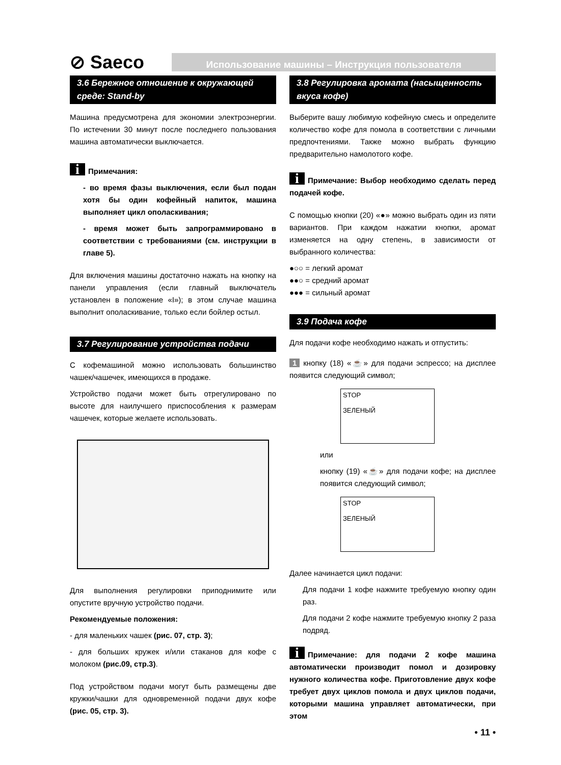⊘ Saeco
Использование машины – Инструкция пользователя
3.6 Бережное отношение к окружающей среде: Stand-by
Машина предусмотрена для экономии электроэнергии. По истечении 30 минут после последнего пользования машина автоматически выключается.
i Примечания:
- во время фазы выключения, если был подан хотя бы один кофейный напиток, машина выполняет цикл ополаскивания;
- время может быть запрограммировано в соответствии с требованиями (см. инструкции в главе 5).
Для включения машины достаточно нажать на кнопку на панели управления (если главный выключатель установлен в положение «I»); в этом случае машина выполнит ополаскивание, только если бойлер остыл.
3.7 Регулирование устройства подачи
С кофемашиной можно использовать большинство чашек/чашечек, имеющихся в продаже.
Устройство подачи может быть отрегулировано по высоте для наилучшего приспособления к размерам чашечек, которые желаете использовать.
Для выполнения регулировки приподнимите или опустите вручную устройство подачи.
Рекомендуемые положения:
- для маленьких чашек (рис. 07, стр. 3);
- для больших кружек и/или стаканов для кофе с молоком (рис.09, стр.3).
Под устройством подачи могут быть размещены две кружки/чашки для одновременной подачи двух кофе (рис. 05, стр. 3).
3.8 Регулировка аромата (насыщенность вкуса кофе)
Выберите вашу любимую кофейную смесь и определите количество кофе для помола в соответствии с личными предпочтениями. Также можно выбрать функцию предварительно намолотого кофе.
i Примечание: Выбор необходимо сделать перед подачей кофе.
С помощью кнопки (20) «●» можно выбрать один из пяти вариантов. При каждом нажатии кнопки, аромат изменяется на одну степень, в зависимости от выбранного количества:
●○○ = легкий аромат
●●○ = средний аромат
●●● = сильный аромат
3.9 Подача кофе
Для подачи кофе необходимо нажать и отпустить:
1 кнопку (18) «☕» для подачи эспрессо; на дисплее появится следующий символ;
STOP
ЗЕЛЕНЫЙ
или
кнопку (19) «☕» для подачи кофе; на дисплее появится следующий символ;
STOP
ЗЕЛЕНЫЙ
Далее начинается цикл подачи:
Для подачи 1 кофе нажмите требуемую кнопку один раз.
Для подачи 2 кофе нажмите требуемую кнопку 2 раза подряд.
i Примечание: для подачи 2 кофе машина автоматически производит помол и дозировку нужного количества кофе. Приготовление двух кофе требует двух циклов помола и двух циклов подачи, которыми машина управляет автоматически, при этом
• 11 •